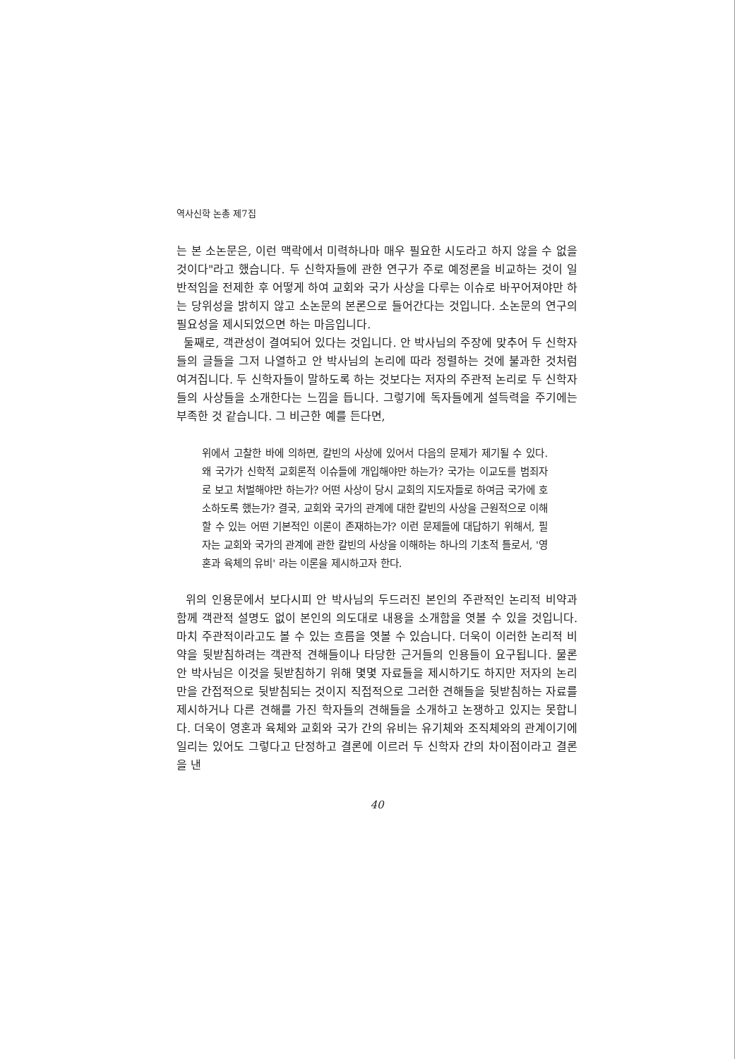역사신학 논총 제7집
는 본 소논문은, 이런 맥락에서 미력하나마 매우 필요한 시도라고 하지 않을 수 없을 것이다"라고 했습니다. 두 신학자들에 관한 연구가 주로 예정론을 비교하는 것이 일반적임을 전제한 후 어떻게 하여 교회와 국가 사상을 다루는 이슈로 바꾸어져야만 하는 당위성을 밝히지 않고 소논문의 본론으로 들어간다는 것입니다. 소논문의 연구의 필요성을 제시되었으면 하는 마음입니다.
둘째로, 객관성이 결여되어 있다는 것입니다. 안 박사님의 주장에 맞추어 두 신학자들의 글들을 그저 나열하고 안 박사님의 논리에 따라 정렬하는 것에 불과한 것처럼 여겨집니다. 두 신학자들이 말하도록 하는 것보다는 저자의 주관적 논리로 두 신학자들의 사상들을 소개한다는 느낌을 듭니다. 그렇기에 독자들에게 설득력을 주기에는 부족한 것 같습니다. 그 비근한 예를 든다면,
위에서 고찰한 바에 의하면, 칼빈의 사상에 있어서 다음의 문제가 제기될 수 있다. 왜 국가가 신학적 교회론적 이슈들에 개입해야만 하는가? 국가는 이교도를 범죄자로 보고 처벌해야만 하는가? 어떤 사상이 당시 교회의 지도자들로 하여금 국가에 호소하도록 했는가? 결국, 교회와 국가의 관계에 대한 칼빈의 사상을 근원적으로 이해할 수 있는 어떤 기본적인 이론이 존재하는가? 이런 문제들에 대답하기 위해서, 필자는 교회와 국가의 관계에 관한 칼빈의 사상을 이해하는 하나의 기초적 틀로서, '영혼과 육체의 유비' 라는 이론을 제시하고자 한다.
위의 인용문에서 보다시피 안 박사님의 두드러진 본인의 주관적인 논리적 비약과 함께 객관적 설명도 없이 본인의 의도대로 내용을 소개함을 엿볼 수 있을 것입니다. 마치 주관적이라고도 볼 수 있는 흐름을 엿볼 수 있습니다. 더욱이 이러한 논리적 비약을 뒷받침하려는 객관적 견해들이나 타당한 근거들의 인용들이 요구됩니다. 물론 안 박사님은 이것을 뒷받침하기 위해 몇몇 자료들을 제시하기도 하지만 저자의 논리만을 간접적으로 뒷받침되는 것이지 직접적으로 그러한 견해들을 뒷받침하는 자료를 제시하거나 다른 견해를 가진 학자들의 견해들을 소개하고 논쟁하고 있지는 못합니다. 더욱이 영혼과 육체와 교회와 국가 간의 유비는 유기체와 조직체와의 관계이기에 일리는 있어도 그렇다고 단정하고 결론에 이르러 두 신학자 간의 차이점이라고 결론을 낸
40